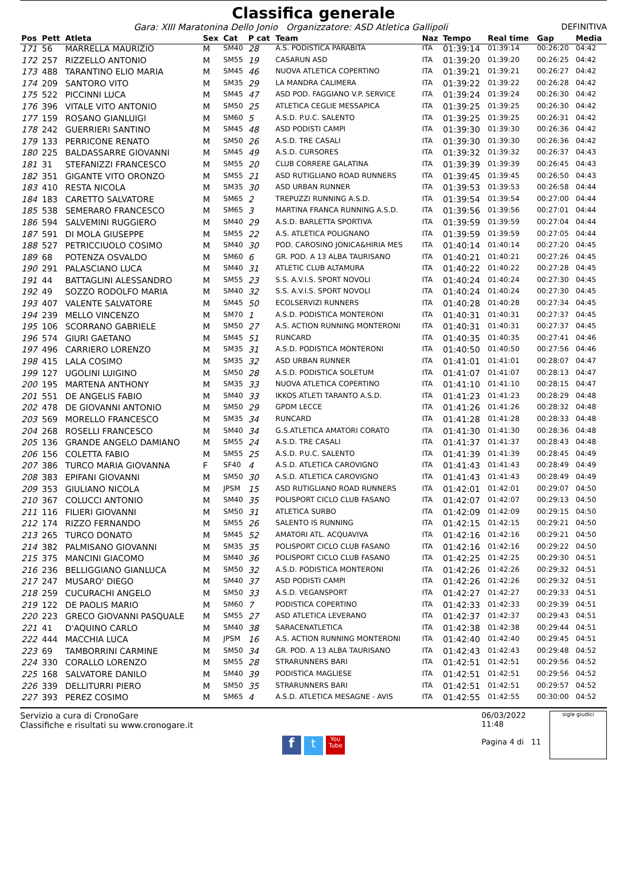Classifica generale
Gara: XIII Maratonina Dello Jonio Organizzatore: ASD Atletica Gallipoli DEFINITIVA
| Pos | Pett | Atleta | Sex | Cat | P cat | Team | Naz | Tempo | Real time | Gap | Media |
| --- | --- | --- | --- | --- | --- | --- | --- | --- | --- | --- | --- |
| 171 | 56 | MARRELLA MAURIZIO | M | SM40 | 28 | A.S. PODISTICA PARABITA | ITA | 01:39:14 | 01:39:14 | 00:26:20 | 04:42 |
| 172 | 257 | RIZZELLO ANTONIO | M | SM55 | 19 | CASARUN ASD | ITA | 01:39:20 | 01:39:20 | 00:26:25 | 04:42 |
| 173 | 488 | TARANTINO ELIO MARIA | M | SM45 | 46 | NUOVA ATLETICA COPERTINO | ITA | 01:39:21 | 01:39:21 | 00:26:27 | 04:42 |
| 174 | 209 | SANTORO VITO | M | SM35 | 29 | LA MANDRA CALIMERA | ITA | 01:39:22 | 01:39:22 | 00:26:28 | 04:42 |
| 175 | 522 | PICCINNI LUCA | M | SM45 | 47 | ASD POD. FAGGIANO V.P. SERVICE | ITA | 01:39:24 | 01:39:24 | 00:26:30 | 04:42 |
| 176 | 396 | VITALE VITO ANTONIO | M | SM50 | 25 | ATLETICA CEGLIE MESSAPICA | ITA | 01:39:25 | 01:39:25 | 00:26:30 | 04:42 |
| 177 | 159 | ROSANO GIANLUIGI | M | SM60 | 5 | A.S.D. P.U.C. SALENTO | ITA | 01:39:25 | 01:39:25 | 00:26:31 | 04:42 |
| 178 | 242 | GUERRIERI SANTINO | M | SM45 | 48 | ASD PODISTI CAMPI | ITA | 01:39:30 | 01:39:30 | 00:26:36 | 04:42 |
| 179 | 133 | PERRICONE RENATO | M | SM50 | 26 | A.S.D. TRE CASALI | ITA | 01:39:30 | 01:39:30 | 00:26:36 | 04:42 |
| 180 | 225 | BALDASSARRE GIOVANNI | M | SM45 | 49 | A.S.D. CURSORES | ITA | 01:39:32 | 01:39:32 | 00:26:37 | 04:43 |
| 181 | 31 | STEFANIZZI FRANCESCO | M | SM55 | 20 | CLUB CORRERE GALATINA | ITA | 01:39:39 | 01:39:39 | 00:26:45 | 04:43 |
| 182 | 351 | GIGANTE VITO ORONZO | M | SM55 | 21 | ASD RUTIGLIANO ROAD RUNNERS | ITA | 01:39:45 | 01:39:45 | 00:26:50 | 04:43 |
| 183 | 410 | RESTA NICOLA | M | SM35 | 30 | ASD URBAN RUNNER | ITA | 01:39:53 | 01:39:53 | 00:26:58 | 04:44 |
| 184 | 183 | CARETTO SALVATORE | M | SM65 | 2 | TREPUZZI RUNNING A.S.D. | ITA | 01:39:54 | 01:39:54 | 00:27:00 | 04:44 |
| 185 | 538 | SEMERARO FRANCESCO | M | SM65 | 3 | MARTINA FRANCA RUNNING A.S.D. | ITA | 01:39:56 | 01:39:56 | 00:27:01 | 04:44 |
| 186 | 594 | SALVEMINI RUGGIERO | M | SM40 | 29 | A.S.D. BARLETTA SPORTIVA | ITA | 01:39:59 | 01:39:59 | 00:27:04 | 04:44 |
| 187 | 591 | DI MOLA GIUSEPPE | M | SM55 | 22 | A.S. ATLETICA POLIGNANO | ITA | 01:39:59 | 01:39:59 | 00:27:05 | 04:44 |
| 188 | 527 | PETRICCIUOLO COSIMO | M | SM40 | 30 | POD. CAROSINO JONICA&HIRIA MES | ITA | 01:40:14 | 01:40:14 | 00:27:20 | 04:45 |
| 189 | 68 | POTENZA OSVALDO | M | SM60 | 6 | GR. POD. A 13 ALBA TAURISANO | ITA | 01:40:21 | 01:40:21 | 00:27:26 | 04:45 |
| 190 | 291 | PALASCIANO LUCA | M | SM40 | 31 | ATLETIC CLUB ALTAMURA | ITA | 01:40:22 | 01:40:22 | 00:27:28 | 04:45 |
| 191 | 44 | BATTAGLINI ALESSANDRO | M | SM55 | 23 | S.S. A.V.I.S. SPORT NOVOLI | ITA | 01:40:24 | 01:40:24 | 00:27:30 | 04:45 |
| 192 | 49 | SOZZO RODOLFO MARIA | M | SM40 | 32 | S.S. A.V.I.S. SPORT NOVOLI | ITA | 01:40:24 | 01:40:24 | 00:27:30 | 04:45 |
| 193 | 407 | VALENTE SALVATORE | M | SM45 | 50 | ECOLSERVIZI RUNNERS | ITA | 01:40:28 | 01:40:28 | 00:27:34 | 04:45 |
| 194 | 239 | MELLO VINCENZO | M | SM70 | 1 | A.S.D. PODISTICA MONTERONI | ITA | 01:40:31 | 01:40:31 | 00:27:37 | 04:45 |
| 195 | 106 | SCORRANO GABRIELE | M | SM50 | 27 | A.S. ACTION RUNNING MONTERONI | ITA | 01:40:31 | 01:40:31 | 00:27:37 | 04:45 |
| 196 | 574 | GIURI GAETANO | M | SM45 | 51 | RUNCARD | ITA | 01:40:35 | 01:40:35 | 00:27:41 | 04:46 |
| 197 | 496 | CARRIERO LORENZO | M | SM35 | 31 | A.S.D. PODISTICA MONTERONI | ITA | 01:40:50 | 01:40:50 | 00:27:56 | 04:46 |
| 198 | 415 | LALA COSIMO | M | SM35 | 32 | ASD URBAN RUNNER | ITA | 01:41:01 | 01:41:01 | 00:28:07 | 04:47 |
| 199 | 127 | UGOLINI LUIGINO | M | SM50 | 28 | A.S.D. PODISTICA SOLETUM | ITA | 01:41:07 | 01:41:07 | 00:28:13 | 04:47 |
| 200 | 195 | MARTENA ANTHONY | M | SM35 | 33 | NUOVA ATLETICA COPERTINO | ITA | 01:41:10 | 01:41:10 | 00:28:15 | 04:47 |
| 201 | 551 | DE ANGELIS FABIO | M | SM40 | 33 | IKKOS ATLETI TARANTO A.S.D. | ITA | 01:41:23 | 01:41:23 | 00:28:29 | 04:48 |
| 202 | 478 | DE GIOVANNI ANTONIO | M | SM50 | 29 | GPDM LECCE | ITA | 01:41:26 | 01:41:26 | 00:28:32 | 04:48 |
| 203 | 569 | MORELLO FRANCESCO | M | SM35 | 34 | RUNCARD | ITA | 01:41:28 | 01:41:28 | 00:28:33 | 04:48 |
| 204 | 268 | ROSELLI FRANCESCO | M | SM40 | 34 | G.S.ATLETICA AMATORI CORATO | ITA | 01:41:30 | 01:41:30 | 00:28:36 | 04:48 |
| 205 | 136 | GRANDE ANGELO DAMIANO | M | SM55 | 24 | A.S.D. TRE CASALI | ITA | 01:41:37 | 01:41:37 | 00:28:43 | 04:48 |
| 206 | 156 | COLETTA FABIO | M | SM55 | 25 | A.S.D. P.U.C. SALENTO | ITA | 01:41:39 | 01:41:39 | 00:28:45 | 04:49 |
| 207 | 386 | TURCO MARIA GIOVANNA | F | SF40 | 4 | A.S.D. ATLETICA CAROVIGNO | ITA | 01:41:43 | 01:41:43 | 00:28:49 | 04:49 |
| 208 | 383 | EPIFANI GIOVANNI | M | SM50 | 30 | A.S.D. ATLETICA CAROVIGNO | ITA | 01:41:43 | 01:41:43 | 00:28:49 | 04:49 |
| 209 | 353 | GIULIANO NICOLA | M | JPSM | 15 | ASD RUTIGLIANO ROAD RUNNERS | ITA | 01:42:01 | 01:42:01 | 00:29:07 | 04:50 |
| 210 | 367 | COLUCCI ANTONIO | M | SM40 | 35 | POLISPORT CICLO CLUB FASANO | ITA | 01:42:07 | 01:42:07 | 00:29:13 | 04:50 |
| 211 | 116 | FILIERI GIOVANNI | M | SM50 | 31 | ATLETICA SURBO | ITA | 01:42:09 | 01:42:09 | 00:29:15 | 04:50 |
| 212 | 174 | RIZZO FERNANDO | M | SM55 | 26 | SALENTO IS RUNNING | ITA | 01:42:15 | 01:42:15 | 00:29:21 | 04:50 |
| 213 | 265 | TURCO DONATO | M | SM45 | 52 | AMATORI ATL. ACQUAVIVA | ITA | 01:42:16 | 01:42:16 | 00:29:21 | 04:50 |
| 214 | 382 | PALMISANO GIOVANNI | M | SM35 | 35 | POLISPORT CICLO CLUB FASANO | ITA | 01:42:16 | 01:42:16 | 00:29:22 | 04:50 |
| 215 | 375 | MANCINI GIACOMO | M | SM40 | 36 | POLISPORT CICLO CLUB FASANO | ITA | 01:42:25 | 01:42:25 | 00:29:30 | 04:51 |
| 216 | 236 | BELLIGGIANO GIANLUCA | M | SM50 | 32 | A.S.D. PODISTICA MONTERONI | ITA | 01:42:26 | 01:42:26 | 00:29:32 | 04:51 |
| 217 | 247 | MUSARO' DIEGO | M | SM40 | 37 | ASD PODISTI CAMPI | ITA | 01:42:26 | 01:42:26 | 00:29:32 | 04:51 |
| 218 | 259 | CUCURACHI ANGELO | M | SM50 | 33 | A.S.D. VEGANSPORT | ITA | 01:42:27 | 01:42:27 | 00:29:33 | 04:51 |
| 219 | 122 | DE PAOLIS MARIO | M | SM60 | 7 | PODISTICA COPERTINO | ITA | 01:42:33 | 01:42:33 | 00:29:39 | 04:51 |
| 220 | 223 | GRECO GIOVANNI PASQUALE | M | SM55 | 27 | ASD ATLETICA LEVERANO | ITA | 01:42:37 | 01:42:37 | 00:29:43 | 04:51 |
| 221 | 41 | D'AQUINO CARLO | M | SM40 | 38 | SARACENATLETICA | ITA | 01:42:38 | 01:42:38 | 00:29:44 | 04:51 |
| 222 | 444 | MACCHIA LUCA | M | JPSM | 16 | A.S. ACTION RUNNING MONTERONI | ITA | 01:42:40 | 01:42:40 | 00:29:45 | 04:51 |
| 223 | 69 | TAMBORRINI CARMINE | M | SM50 | 34 | GR. POD. A 13 ALBA TAURISANO | ITA | 01:42:43 | 01:42:43 | 00:29:48 | 04:52 |
| 224 | 330 | CORALLO LORENZO | M | SM55 | 28 | STRARUNNERS BARI | ITA | 01:42:51 | 01:42:51 | 00:29:56 | 04:52 |
| 225 | 168 | SALVATORE DANILO | M | SM40 | 39 | PODISTICA MAGLIESE | ITA | 01:42:51 | 01:42:51 | 00:29:56 | 04:52 |
| 226 | 339 | DELLITURRI PIERO | M | SM50 | 35 | STRARUNNERS BARI | ITA | 01:42:51 | 01:42:51 | 00:29:57 | 04:52 |
| 227 | 393 | PEREZ COSIMO | M | SM65 | 4 | A.S.D. ATLETICA MESAGNE - AVIS | ITA | 01:42:55 | 01:42:55 | 00:30:00 | 04:52 |
Servizio a cura di CronoGare
Classifiche e risultati su www.cronogare.it
06/03/2022 11:48
Pagina 4 di 11
sigle giudici
f t You Tube